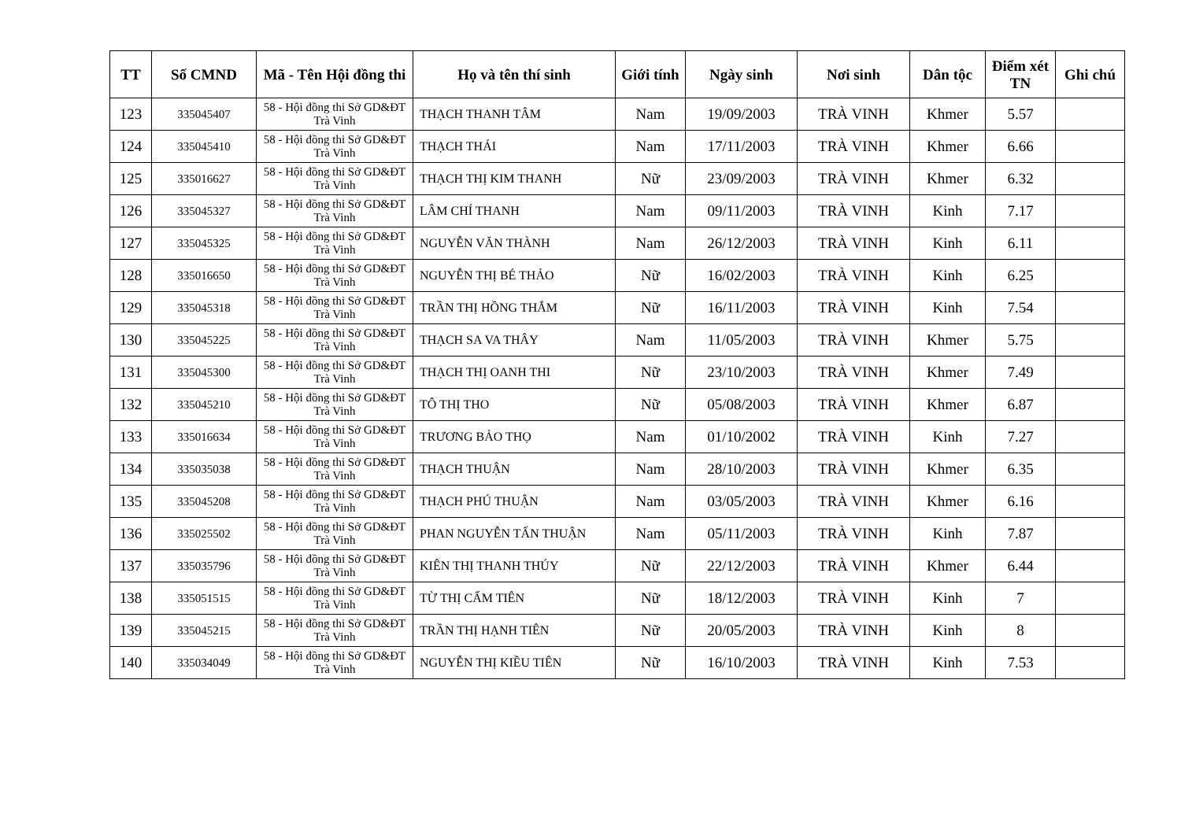| TT | Số CMND | Mã - Tên Hội đồng thi | Họ và tên thí sinh | Giới tính | Ngày sinh | Nơi sinh | Dân tộc | Điểm xét TN | Ghi chú |
| --- | --- | --- | --- | --- | --- | --- | --- | --- | --- |
| 123 | 335045407 | 58 - Hội đồng thi Sở GD&ĐT Trà Vinh | THẠCH THANH TÂM | Nam | 19/09/2003 | TRÀ VINH | Khmer | 5.57 | |
| 124 | 335045410 | 58 - Hội đồng thi Sở GD&ĐT Trà Vinh | THẠCH THÁI | Nam | 17/11/2003 | TRÀ VINH | Khmer | 6.66 | |
| 125 | 335016627 | 58 - Hội đồng thi Sở GD&ĐT Trà Vinh | THẠCH THỊ KIM THANH | Nữ | 23/09/2003 | TRÀ VINH | Khmer | 6.32 | |
| 126 | 335045327 | 58 - Hội đồng thi Sở GD&ĐT Trà Vinh | LÂM CHÍ THANH | Nam | 09/11/2003 | TRÀ VINH | Kinh | 7.17 | |
| 127 | 335045325 | 58 - Hội đồng thi Sở GD&ĐT Trà Vinh | NGUYỄN VĂN THÀNH | Nam | 26/12/2003 | TRÀ VINH | Kinh | 6.11 | |
| 128 | 335016650 | 58 - Hội đồng thi Sở GD&ĐT Trà Vinh | NGUYỄN THỊ BÉ THẢO | Nữ | 16/02/2003 | TRÀ VINH | Kinh | 6.25 | |
| 129 | 335045318 | 58 - Hội đồng thi Sở GD&ĐT Trà Vinh | TRẦN THỊ HỒNG THẮM | Nữ | 16/11/2003 | TRÀ VINH | Kinh | 7.54 | |
| 130 | 335045225 | 58 - Hội đồng thi Sở GD&ĐT Trà Vinh | THẠCH SA VA THÂY | Nam | 11/05/2003 | TRÀ VINH | Khmer | 5.75 | |
| 131 | 335045300 | 58 - Hội đồng thi Sở GD&ĐT Trà Vinh | THẠCH THỊ OANH THI | Nữ | 23/10/2003 | TRÀ VINH | Khmer | 7.49 | |
| 132 | 335045210 | 58 - Hội đồng thi Sở GD&ĐT Trà Vinh | TÔ THỊ THO | Nữ | 05/08/2003 | TRÀ VINH | Khmer | 6.87 | |
| 133 | 335016634 | 58 - Hội đồng thi Sở GD&ĐT Trà Vinh | TRƯƠNG BẢO THỌ | Nam | 01/10/2002 | TRÀ VINH | Kinh | 7.27 | |
| 134 | 335035038 | 58 - Hội đồng thi Sở GD&ĐT Trà Vinh | THẠCH THUẬN | Nam | 28/10/2003 | TRÀ VINH | Khmer | 6.35 | |
| 135 | 335045208 | 58 - Hội đồng thi Sở GD&ĐT Trà Vinh | THẠCH PHÚ THUẬN | Nam | 03/05/2003 | TRÀ VINH | Khmer | 6.16 | |
| 136 | 335025502 | 58 - Hội đồng thi Sở GD&ĐT Trà Vinh | PHAN NGUYỄN TẤN THUẬN | Nam | 05/11/2003 | TRÀ VINH | Kinh | 7.87 | |
| 137 | 335035796 | 58 - Hội đồng thi Sở GD&ĐT Trà Vinh | KIÊN THỊ THANH THÚY | Nữ | 22/12/2003 | TRÀ VINH | Khmer | 6.44 | |
| 138 | 335051515 | 58 - Hội đồng thi Sở GD&ĐT Trà Vinh | TỪ THỊ CẨM TIÊN | Nữ | 18/12/2003 | TRÀ VINH | Kinh | 7 | |
| 139 | 335045215 | 58 - Hội đồng thi Sở GD&ĐT Trà Vinh | TRẦN THỊ HẠNH TIÊN | Nữ | 20/05/2003 | TRÀ VINH | Kinh | 8 | |
| 140 | 335034049 | 58 - Hội đồng thi Sở GD&ĐT Trà Vinh | NGUYỄN THỊ KIỀU TIÊN | Nữ | 16/10/2003 | TRÀ VINH | Kinh | 7.53 | |